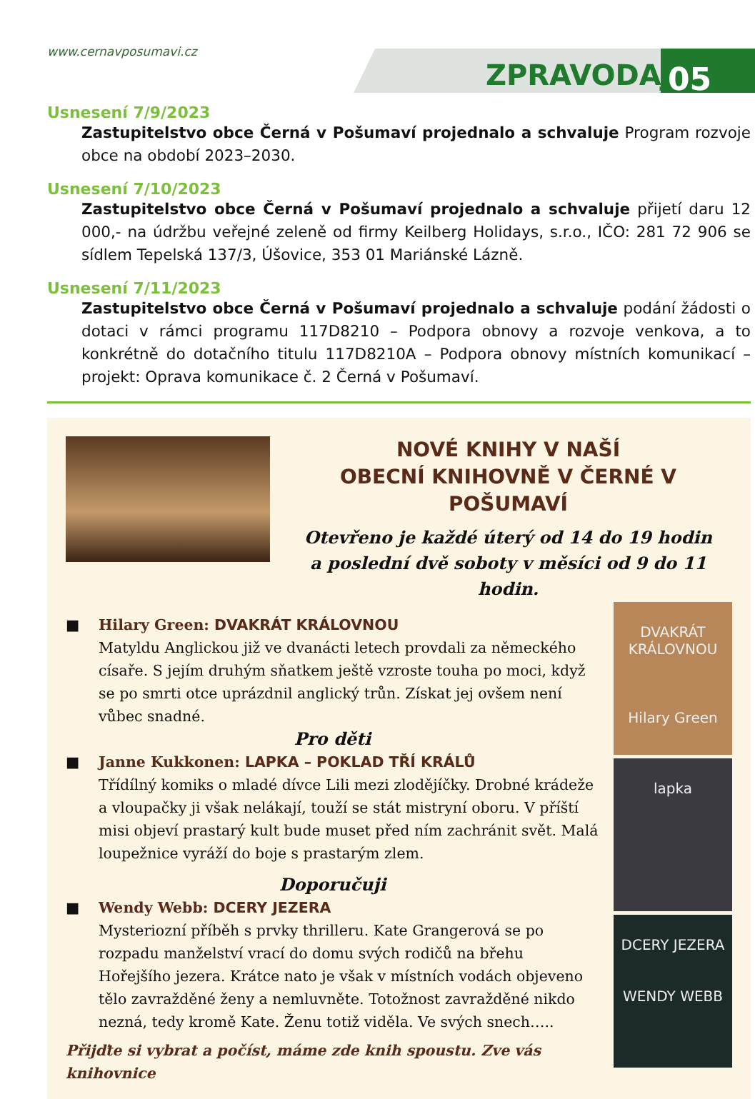www.cernavposumavi.cz
ZPRAVODAJ 05
Usnesení 7/9/2023
Zastupitelstvo obce Černá v Pošumaví projednalo a schvaluje Program rozvoje obce na období 2023–2030.
Usnesení 7/10/2023
Zastupitelstvo obce Černá v Pošumaví projednalo a schvaluje přijetí daru 12 000,- na údržbu veřejné zeleně od firmy Keilberg Holidays, s.r.o., IČO: 281 72 906 se sídlem Tepelská 137/3, Úšovice, 353 01 Mariánské Lázně.
Usnesení 7/11/2023
Zastupitelstvo obce Černá v Pošumaví projednalo a schvaluje podání žádosti o dotaci v rámci programu 117D8210 – Podpora obnovy a rozvoje venkova, a to konkrétně do dotačního titulu 117D8210A – Podpora obnovy místních komunikací – projekt: Oprava komunikace č. 2 Černá v Pošumaví.
NOVÉ KNIHY V NAŠÍ
OBECNÍ KNIHOVNĚ V ČERNÉ V POŠUMAVÍ
Otevřeno je každé úterý od 14 do 19 hodin
a poslední dvě soboty v měsíci od 9 do 11 hodin.
■ Hilary Green: DVAKRÁT KRÁLOVNOU
Matyldu Anglickou již ve dvanácti letech provdali za německého císaře. S jejím druhým sňatkem ještě vzroste touha po moci, když se po smrti otce uprázdnil anglický trůn. Získat jej ovšem není vůbec snadné.
Pro děti
■ Janne Kukkonen: LAPKA – POKLAD TŘÍ KRÁLŮ
Třídílný komiks o mladé dívce Lili mezi zlodějíčky. Drobné krádeže a vloupačky ji však nelákají, touží se stát mistryní oboru. V příští misi objeví prastarý kult bude muset před ním zachránit svět. Malá loupežnice vyráží do boje s prastarým zlem.
Doporučuji
■ Wendy Webb: DCERY JEZERA
Mysteriozní příběh s prvky thrilleru. Kate Grangerová se po rozpadu manželství vrací do domu svých rodičů na břehu Hořejšího jezera. Krátce nato je však v místních vodách objeveno tělo zavražděné ženy a nemluvněte. Totožnost zavražděné nikdo nezná, tedy kromě Kate. Ženu totiž viděla. Ve svých snech…..
Přijďte si vybrat a počíst, máme zde knih spoustu. Zve vás knihovnice
DVAKRÁT KRÁLOVNOU
Hilary Green
lapka
DCERY JEZERA
WENDY WEBB